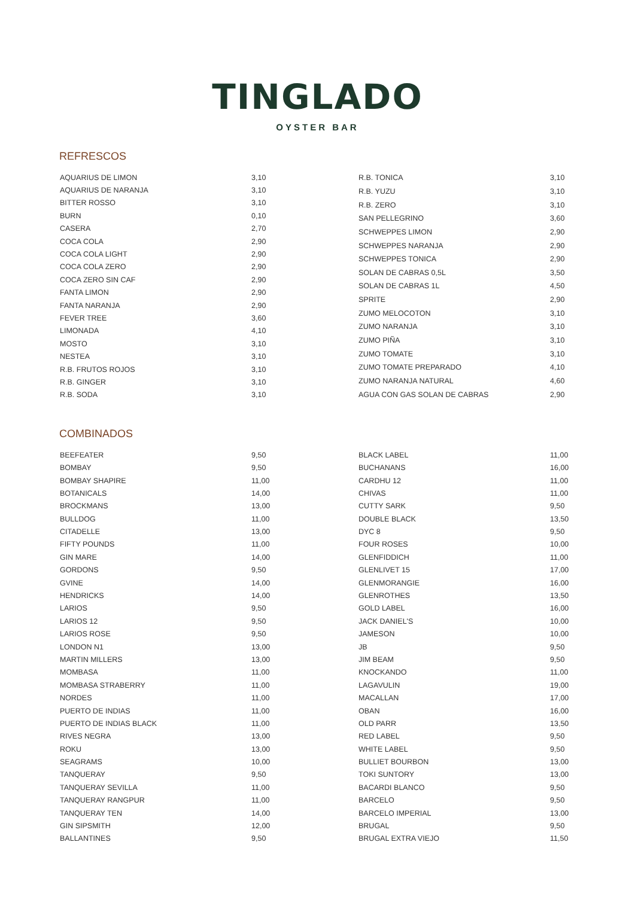TINGLADO
OYSTER BAR
REFRESCOS
| AQUARIUS DE LIMON | 3,10 |
| AQUARIUS DE NARANJA | 3,10 |
| BITTER ROSSO | 3,10 |
| BURN | 0,10 |
| CASERA | 2,70 |
| COCA COLA | 2,90 |
| COCA COLA LIGHT | 2,90 |
| COCA COLA ZERO | 2,90 |
| COCA ZERO SIN CAF | 2,90 |
| FANTA LIMON | 2,90 |
| FANTA NARANJA | 2,90 |
| FEVER TREE | 3,60 |
| LIMONADA | 4,10 |
| MOSTO | 3,10 |
| NESTEA | 3,10 |
| R.B. FRUTOS ROJOS | 3,10 |
| R.B. GINGER | 3,10 |
| R.B. SODA | 3,10 |
| R.B. TONICA | 3,10 |
| R.B. YUZU | 3,10 |
| R.B. ZERO | 3,10 |
| SAN PELLEGRINO | 3,60 |
| SCHWEPPES LIMON | 2,90 |
| SCHWEPPES NARANJA | 2,90 |
| SCHWEPPES TONICA | 2,90 |
| SOLAN DE CABRAS 0,5L | 3,50 |
| SOLAN DE CABRAS 1L | 4,50 |
| SPRITE | 2,90 |
| ZUMO MELOCOTON | 3,10 |
| ZUMO NARANJA | 3,10 |
| ZUMO PIÑA | 3,10 |
| ZUMO TOMATE | 3,10 |
| ZUMO TOMATE PREPARADO | 4,10 |
| ZUMO NARANJA NATURAL | 4,60 |
| AGUA CON GAS SOLAN DE CABRAS | 2,90 |
COMBINADOS
| BEEFEATER | 9,50 |
| BOMBAY | 9,50 |
| BOMBAY SHAPIRE | 11,00 |
| BOTANICALS | 14,00 |
| BROCKMANS | 13,00 |
| BULLDOG | 11,00 |
| CITADELLE | 13,00 |
| FIFTY POUNDS | 11,00 |
| GIN MARE | 14,00 |
| GORDONS | 9,50 |
| GVINE | 14,00 |
| HENDRICKS | 14,00 |
| LARIOS | 9,50 |
| LARIOS 12 | 9,50 |
| LARIOS ROSE | 9,50 |
| LONDON N1 | 13,00 |
| MARTIN MILLERS | 13,00 |
| MOMBASA | 11,00 |
| MOMBASA STRABERRY | 11,00 |
| NORDES | 11,00 |
| PUERTO DE INDIAS | 11,00 |
| PUERTO DE INDIAS BLACK | 11,00 |
| RIVES NEGRA | 13,00 |
| ROKU | 13,00 |
| SEAGRAMS | 10,00 |
| TANQUERAY | 9,50 |
| TANQUERAY SEVILLA | 11,00 |
| TANQUERAY RANGPUR | 11,00 |
| TANQUERAY TEN | 14,00 |
| GIN SIPSMITH | 12,00 |
| BALLANTINES | 9,50 |
| BLACK LABEL | 11,00 |
| BUCHANANS | 16,00 |
| CARDHU 12 | 11,00 |
| CHIVAS | 11,00 |
| CUTTY SARK | 9,50 |
| DOUBLE BLACK | 13,50 |
| DYC 8 | 9,50 |
| FOUR ROSES | 10,00 |
| GLENFIDDICH | 11,00 |
| GLENLIVET 15 | 17,00 |
| GLENMORANGIE | 16,00 |
| GLENROTHES | 13,50 |
| GOLD LABEL | 16,00 |
| JACK DANIEL'S | 10,00 |
| JAMESON | 10,00 |
| JB | 9,50 |
| JIM BEAM | 9,50 |
| KNOCKANDO | 11,00 |
| LAGAVULIN | 19,00 |
| MACALLAN | 17,00 |
| OBAN | 16,00 |
| OLD PARR | 13,50 |
| RED LABEL | 9,50 |
| WHITE LABEL | 9,50 |
| BULLIET BOURBON | 13,00 |
| TOKI SUNTORY | 13,00 |
| BACARDI BLANCO | 9,50 |
| BARCELO | 9,50 |
| BARCELO IMPERIAL | 13,00 |
| BRUGAL | 9,50 |
| BRUGAL EXTRA VIEJO | 11,50 |